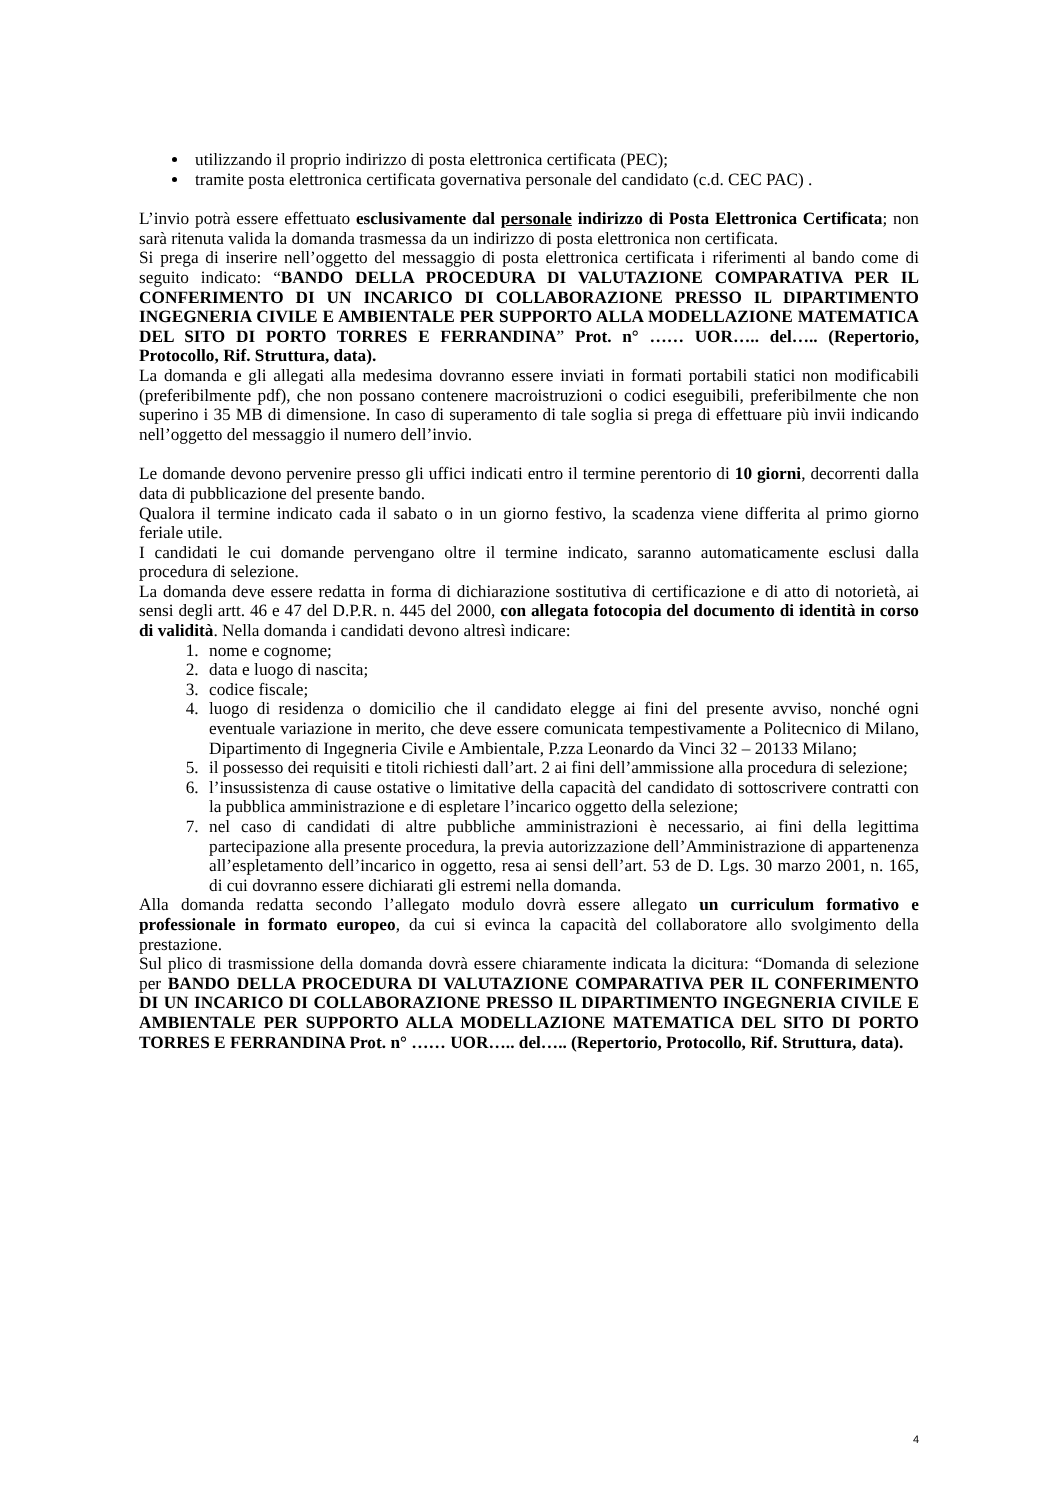utilizzando il proprio indirizzo di posta elettronica certificata (PEC);
tramite posta elettronica certificata governativa personale del candidato (c.d. CEC PAC) .
L’invio potrà essere effettuato esclusivamente dal personale indirizzo di Posta Elettronica Certificata; non sarà ritenuta valida la domanda trasmessa da un indirizzo di posta elettronica non certificata.
Si prega di inserire nell’oggetto del messaggio di posta elettronica certificata i riferimenti al bando come di seguito indicato: “BANDO DELLA PROCEDURA DI VALUTAZIONE COMPARATIVA PER IL CONFERIMENTO DI UN INCARICO DI COLLABORAZIONE PRESSO IL DIPARTIMENTO INGEGNERIA CIVILE E AMBIENTALE PER SUPPORTO ALLA MODELLAZIONE MATEMATICA DEL SITO DI PORTO TORRES E FERRANDINA” Prot. n° …… UOR….. del….. (Repertorio, Protocollo, Rif. Struttura, data).
La domanda e gli allegati alla medesima dovranno essere inviati in formati portabili statici non modificabili (preferibilmente pdf), che non possano contenere macroistruzioni o codici eseguibili, preferibilmente che non superino i 35 MB di dimensione. In caso di superamento di tale soglia si prega di effettuare più invii indicando nell’oggetto del messaggio il numero dell’invio.
Le domande devono pervenire presso gli uffici indicati entro il termine perentorio di 10 giorni, decorrenti dalla data di pubblicazione del presente bando.
Qualora il termine indicato cada il sabato o in un giorno festivo, la scadenza viene differita al primo giorno feriale utile.
I candidati le cui domande pervengano oltre il termine indicato, saranno automaticamente esclusi dalla procedura di selezione.
La domanda deve essere redatta in forma di dichiarazione sostitutiva di certificazione e di atto di notorietà, ai sensi degli artt. 46 e 47 del D.P.R. n. 445 del 2000, con allegata fotocopia del documento di identità in corso di validità. Nella domanda i candidati devono altresì indicare:
1. nome e cognome;
2. data e luogo di nascita;
3. codice fiscale;
4. luogo di residenza o domicilio che il candidato elegge ai fini del presente avviso, nonché ogni eventuale variazione in merito, che deve essere comunicata tempestivamente a Politecnico di Milano, Dipartimento di Ingegneria Civile e Ambientale, P.zza Leonardo da Vinci 32 – 20133 Milano;
5. il possesso dei requisiti e titoli richiesti dall’art. 2 ai fini dell’ammissione alla procedura di selezione;
6. l’insussistenza di cause ostative o limitative della capacità del candidato di sottoscrivere contratti con la pubblica amministrazione e di espletare l’incarico oggetto della selezione;
7. nel caso di candidati di altre pubbliche amministrazioni è necessario, ai fini della legittima partecipazione alla presente procedura, la previa autorizzazione dell’Amministrazione di appartenenza all’espletamento dell’incarico in oggetto, resa ai sensi dell’art. 53 de D. Lgs. 30 marzo 2001, n. 165, di cui dovranno essere dichiarati gli estremi nella domanda.
Alla domanda redatta secondo l’allegato modulo dovrà essere allegato un curriculum formativo e professionale in formato europeo, da cui si evinca la capacità del collaboratore allo svolgimento della prestazione.
Sul plico di trasmissione della domanda dovrà essere chiaramente indicata la dicitura: “Domanda di selezione per BANDO DELLA PROCEDURA DI VALUTAZIONE COMPARATIVA PER IL CONFERIMENTO DI UN INCARICO DI COLLABORAZIONE PRESSO IL DIPARTIMENTO INGEGNERIA CIVILE E AMBIENTALE PER SUPPORTO ALLA MODELLAZIONE MATEMATICA DEL SITO DI PORTO TORRES E FERRANDINA Prot. n° …… UOR….. del….. (Repertorio, Protocollo, Rif. Struttura, data).
4